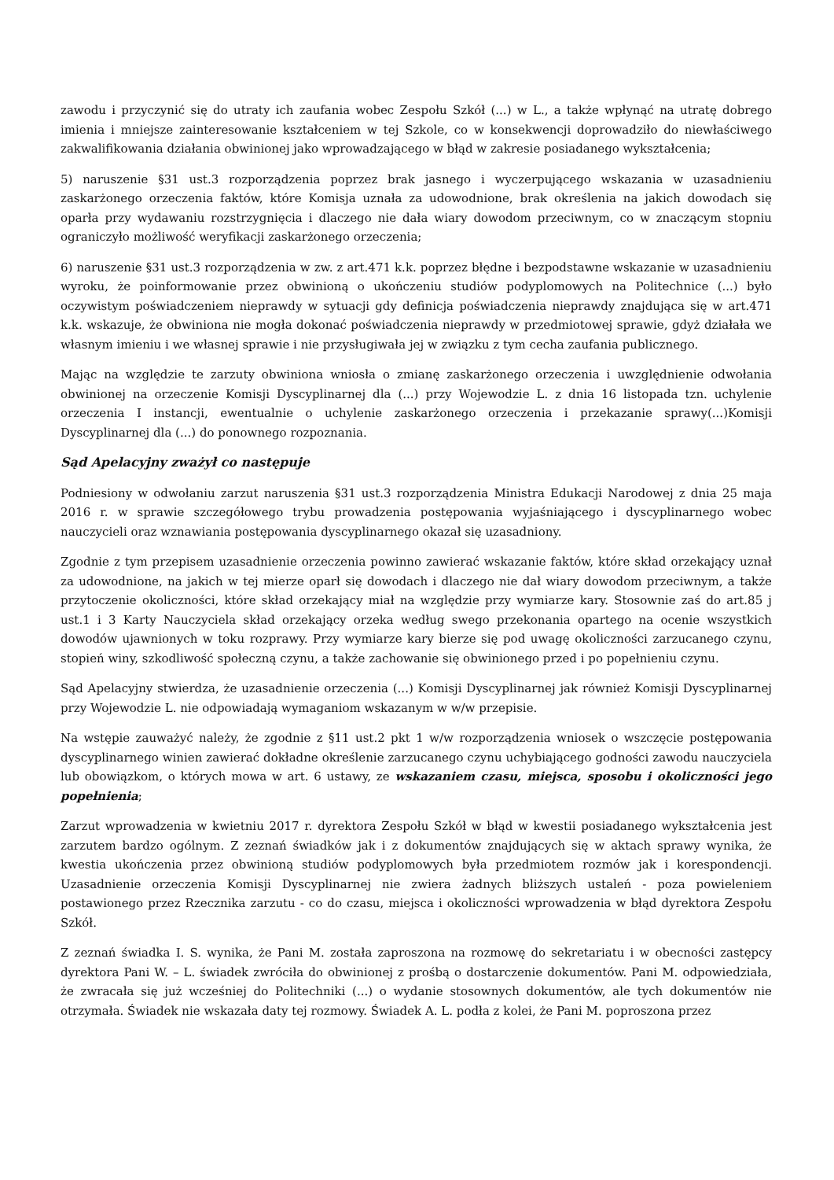zawodu i przyczynić się do utraty ich zaufania wobec Zespołu Szkół (...) w L., a także wpłynąć na utratę dobrego imienia i mniejsze zainteresowanie kształceniem w tej Szkole, co w konsekwencji doprowadziło do niewłaściwego zakwalifikowania działania obwinionej jako wprowadzającego w błąd w zakresie posiadanego wykształcenia;
5) naruszenie §31 ust.3 rozporządzenia poprzez brak jasnego i wyczerpującego wskazania w uzasadnieniu zaskarżonego orzeczenia faktów, które Komisja uznała za udowodnione, brak określenia na jakich dowodach się oparła przy wydawaniu rozstrzygnięcia i dlaczego nie dała wiary dowodom przeciwnym, co w znaczącym stopniu ograniczyło możliwość weryfikacji zaskarżonego orzeczenia;
6) naruszenie §31 ust.3 rozporządzenia w zw. z art.471 k.k. poprzez błędne i bezpodstawne wskazanie w uzasadnieniu wyroku, że poinformowanie przez obwinioną o ukończeniu studiów podyplomowych na Politechnice (...) było oczywistym poświadczeniem nieprawdy w sytuacji gdy definicja poświadczenia nieprawdy znajdująca się w art.471 k.k. wskazuje, że obwiniona nie mogła dokonać poświadczenia nieprawdy w przedmiotowej sprawie, gdyż działała we własnym imieniu i we własnej sprawie i nie przysługiwała jej w związku z tym cecha zaufania publicznego.
Mając na względzie te zarzuty obwiniona wniosła o zmianę zaskarżonego orzeczenia i uwzględnienie odwołania obwinionej na orzeczenie Komisji Dyscyplinarnej dla (...) przy Wojewodzie L. z dnia 16 listopada tzn. uchylenie orzeczenia I instancji, ewentualnie o uchylenie zaskarżonego orzeczenia i przekazanie sprawy(...)Komisji Dyscyplinarnej dla (...) do ponownego rozpoznania.
Sąd Apelacyjny zważył co następuje
Podniesiony w odwołaniu zarzut naruszenia §31 ust.3 rozporządzenia Ministra Edukacji Narodowej z dnia 25 maja 2016 r. w sprawie szczegółowego trybu prowadzenia postępowania wyjaśniającego i dyscyplinarnego wobec nauczycieli oraz wznawiania postępowania dyscyplinarnego okazał się uzasadniony.
Zgodnie z tym przepisem uzasadnienie orzeczenia powinno zawierać wskazanie faktów, które skład orzekający uznał za udowodnione, na jakich w tej mierze oparł się dowodach i dlaczego nie dał wiary dowodom przeciwnym, a także przytoczenie okoliczności, które skład orzekający miał na względzie przy wymiarze kary. Stosownie zaś do art.85 j ust.1 i 3 Karty Nauczyciela skład orzekający orzeka według swego przekonania opartego na ocenie wszystkich dowodów ujawnionych w toku rozprawy. Przy wymiarze kary bierze się pod uwagę okoliczności zarzucanego czynu, stopień winy, szkodliwość społeczną czynu, a także zachowanie się obwinionego przed i po popełnieniu czynu.
Sąd Apelacyjny stwierdza, że uzasadnienie orzeczenia (...) Komisji Dyscyplinarnej jak również Komisji Dyscyplinarnej przy Wojewodzie L. nie odpowiadają wymaganiom wskazanym w w/w przepisie.
Na wstępie zauważyć należy, że zgodnie z §11 ust.2 pkt 1 w/w rozporządzenia wniosek o wszczęcie postępowania dyscyplinarnego winien zawierać dokładne określenie zarzucanego czynu uchybiającego godności zawodu nauczyciela lub obowiązkom, o których mowa w art. 6 ustawy, ze wskazaniem czasu, miejsca, sposobu i okoliczności jego popełnienia;
Zarzut wprowadzenia w kwietniu 2017 r. dyrektora Zespołu Szkół w błąd w kwestii posiadanego wykształcenia jest zarzutem bardzo ogólnym. Z zeznań świadków jak i z dokumentów znajdujących się w aktach sprawy wynika, że kwestia ukończenia przez obwinioną studiów podyplomowych była przedmiotem rozmów jak i korespondencji. Uzasadnienie orzeczenia Komisji Dyscyplinarnej nie zwiera żadnych bliższych ustaleń - poza powieleniem postawionego przez Rzecznika zarzutu - co do czasu, miejsca i okoliczności wprowadzenia w błąd dyrektora Zespołu Szkół.
Z zeznań świadka I. S. wynika, że Pani M. została zaproszona na rozmowę do sekretariatu i w obecności zastępcy dyrektora Pani W. – L. świadek zwróciła do obwinionej z prośbą o dostarczenie dokumentów. Pani M. odpowiedziała, że zwracała się już wcześniej do Politechniki (...) o wydanie stosownych dokumentów, ale tych dokumentów nie otrzymała. Świadek nie wskazała daty tej rozmowy. Świadek A. L. podła z kolei, że Pani M. poproszona przez